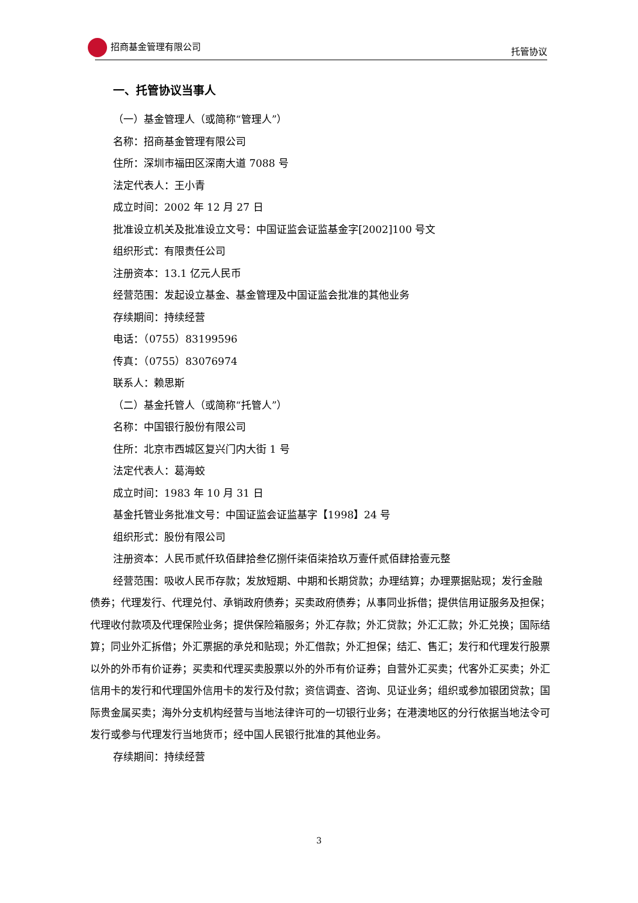招商基金管理有限公司 托管协议
一、托管协议当事人
（一）基金管理人（或简称“管理人”）
名称：招商基金管理有限公司
住所：深圳市福田区深南大道 7088 号
法定代表人：王小青
成立时间：2002 年 12 月 27 日
批准设立机关及批准设立文号：中国证监会证监基金字[2002]100 号文
组织形式：有限责任公司
注册资本：13.1 亿元人民币
经营范围：发起设立基金、基金管理及中国证监会批准的其他业务
存续期间：持续经营
电话：（0755）83199596
传真：（0755）83076974
联系人：赖思斯
（二）基金托管人（或简称“托管人”）
名称：中国银行股份有限公司
住所：北京市西城区复兴门内大街 1 号
法定代表人：葛海蛟
成立时间：1983 年 10 月 31 日
基金托管业务批准文号：中国证监会证监基字【1998】24 号
组织形式：股份有限公司
注册资本：人民币贰仟玖佰肆拾叁亿捌仟柒佰柒拾玖万壹仟贰佰肆拾壹元整
经营范围：吸收人民币存款；发放短期、中期和长期贷款；办理结算；办理票据贴现；发行金融债券；代理发行、代理兑付、承销政府债券；买卖政府债券；从事同业拆借；提供信用证服务及担保；代理收付款项及代理保险业务；提供保险箱服务；外汇存款；外汇贷款；外汇汇款；外汇兑换；国际结算；同业外汇拆借；外汇票据的承兑和贴现；外汇借款；外汇担保；结汇、售汇；发行和代理发行股票以外的外币有价证券；买卖和代理买卖股票以外的外币有价证券；自营外汇买卖；代客外汇买卖；外汇信用卡的发行和代理国外信用卡的发行及付款；资信调查、咨询、见证业务；组织或参加银团贷款；国际贵金属买卖；海外分支机构经营与当地法律许可的一切银行业务；在港澳地区的分行依据当地法令可发行或参与代理发行当地货币；经中国人民银行批准的其他业务。
存续期间：持续经营
3